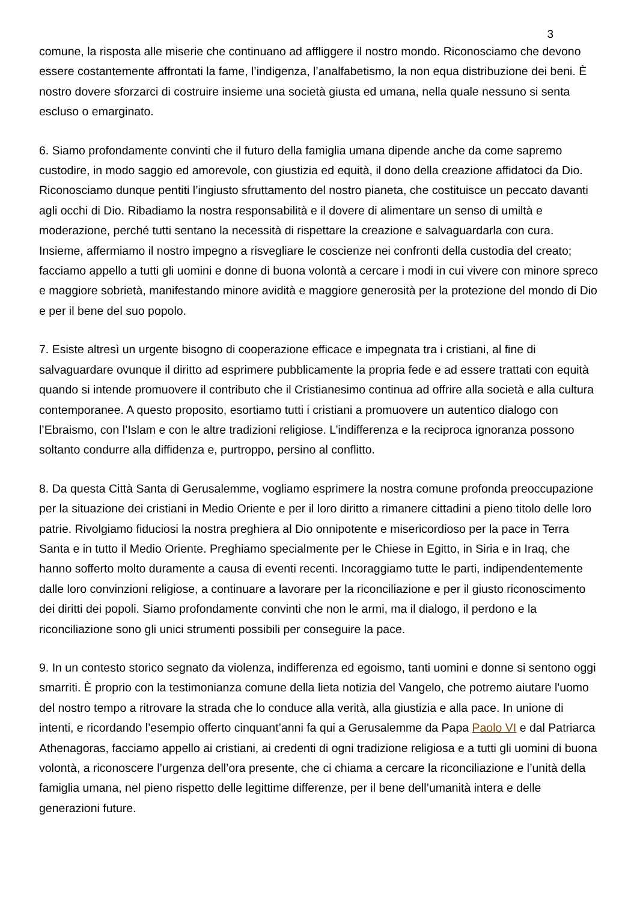3
comune, la risposta alle miserie che continuano ad affliggere il nostro mondo. Riconosciamo che devono essere costantemente affrontati la fame, l’indigenza, l’analfabetismo, la non equa distribuzione dei beni. È nostro dovere sforzarci di costruire insieme una società giusta ed umana, nella quale nessuno si senta escluso o emarginato.
6. Siamo profondamente convinti che il futuro della famiglia umana dipende anche da come sapremo custodire, in modo saggio ed amorevole, con giustizia ed equità, il dono della creazione affidatoci da Dio. Riconosciamo dunque pentiti l’ingiusto sfruttamento del nostro pianeta, che costituisce un peccato davanti agli occhi di Dio. Ribadiamo la nostra responsabilità e il dovere di alimentare un senso di umiltà e moderazione, perché tutti sentano la necessità di rispettare la creazione e salvaguardarla con cura. Insieme, affermiamo il nostro impegno a risvegliare le coscienze nei confronti della custodia del creato; facciamo appello a tutti gli uomini e donne di buona volontà a cercare i modi in cui vivere con minore spreco e maggiore sobrietà, manifestando minore avidità e maggiore generosità per la protezione del mondo di Dio e per il bene del suo popolo.
7. Esiste altresì un urgente bisogno di cooperazione efficace e impegnata tra i cristiani, al fine di salvaguardare ovunque il diritto ad esprimere pubblicamente la propria fede e ad essere trattati con equità quando si intende promuovere il contributo che il Cristianesimo continua ad offrire alla società e alla cultura contemporanee. A questo proposito, esortiamo tutti i cristiani a promuovere un autentico dialogo con l’Ebraismo, con l’Islam e con le altre tradizioni religiose. L’indifferenza e la reciproca ignoranza possono soltanto condurre alla diffidenza e, purtroppo, persino al conflitto.
8. Da questa Città Santa di Gerusalemme, vogliamo esprimere la nostra comune profonda preoccupazione per la situazione dei cristiani in Medio Oriente e per il loro diritto a rimanere cittadini a pieno titolo delle loro patrie. Rivolgiamo fiduciosi la nostra preghiera al Dio onnipotente e misericordioso per la pace in Terra Santa e in tutto il Medio Oriente. Preghiamo specialmente per le Chiese in Egitto, in Siria e in Iraq, che hanno sofferto molto duramente a causa di eventi recenti. Incoraggiamo tutte le parti, indipendentemente dalle loro convinzioni religiose, a continuare a lavorare per la riconciliazione e per il giusto riconoscimento dei diritti dei popoli. Siamo profondamente convinti che non le armi, ma il dialogo, il perdono e la riconciliazione sono gli unici strumenti possibili per conseguire la pace.
9. In un contesto storico segnato da violenza, indifferenza ed egoismo, tanti uomini e donne si sentono oggi smarriti. È proprio con la testimonianza comune della lieta notizia del Vangelo, che potremo aiutare l'uomo del nostro tempo a ritrovare la strada che lo conduce alla verità, alla giustizia e alla pace. In unione di intenti, e ricordando l’esempio offerto cinquant’anni fa qui a Gerusalemme da Papa Paolo VI e dal Patriarca Athenagoras, facciamo appello ai cristiani, ai credenti di ogni tradizione religiosa e a tutti gli uomini di buona volontà, a riconoscere l’urgenza dell’ora presente, che ci chiama a cercare la riconciliazione e l’unità della famiglia umana, nel pieno rispetto delle legittime differenze, per il bene dell’umanità intera e delle generazioni future.